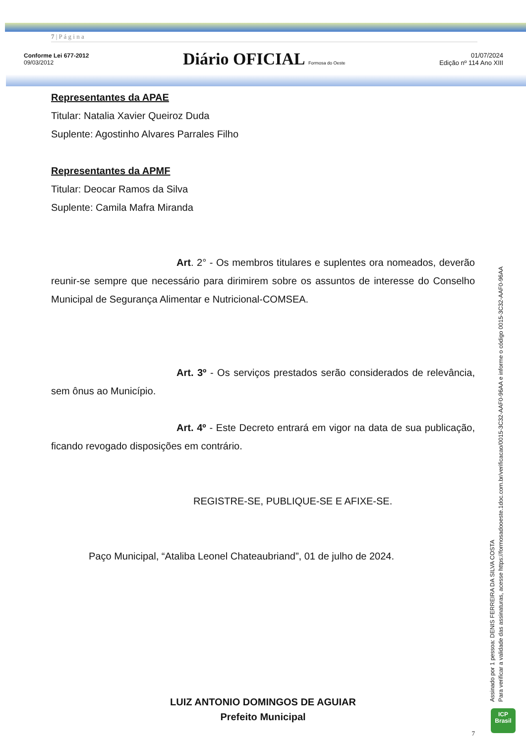7 | P á g i n a
Conforme Lei 677-2012
09/03/2012
Diário OFICIAL Formosa do Oeste
01/07/2024
Edição nº 114 Ano XIII
Representantes da APAE
Titular: Natalia Xavier Queiroz Duda
Suplente: Agostinho Alvares Parrales Filho
Representantes da APMF
Titular: Deocar Ramos da Silva
Suplente: Camila Mafra Miranda
Art. 2° - Os membros titulares e suplentes ora nomeados, deverão reunir-se sempre que necessário para dirimirem sobre os assuntos de interesse do Conselho Municipal de Segurança Alimentar e Nutricional-COMSEA.
Art. 3º - Os serviços prestados serão considerados de relevância, sem ônus ao Município.
Art. 4º - Este Decreto entrará em vigor na data de sua publicação, ficando revogado disposições em contrário.
REGISTRE-SE, PUBLIQUE-SE E AFIXE-SE.
Paço Municipal, “Ataliba Leonel Chateaubriand”, 01 de julho de 2024.
LUIZ ANTONIO DOMINGOS DE AGUIAR
Prefeito Municipal
7
Assinado por 1 pessoa: DENIS FERREIRA DA SILVA COSTA
Para verificar a validade das assinaturas, acesse https://formosadooeste.1doc.com.br/verificacao/0015-3C32-AAF0-96AA e informe o código 0015-3C32-AAF0-96AA
ICP
Brasil